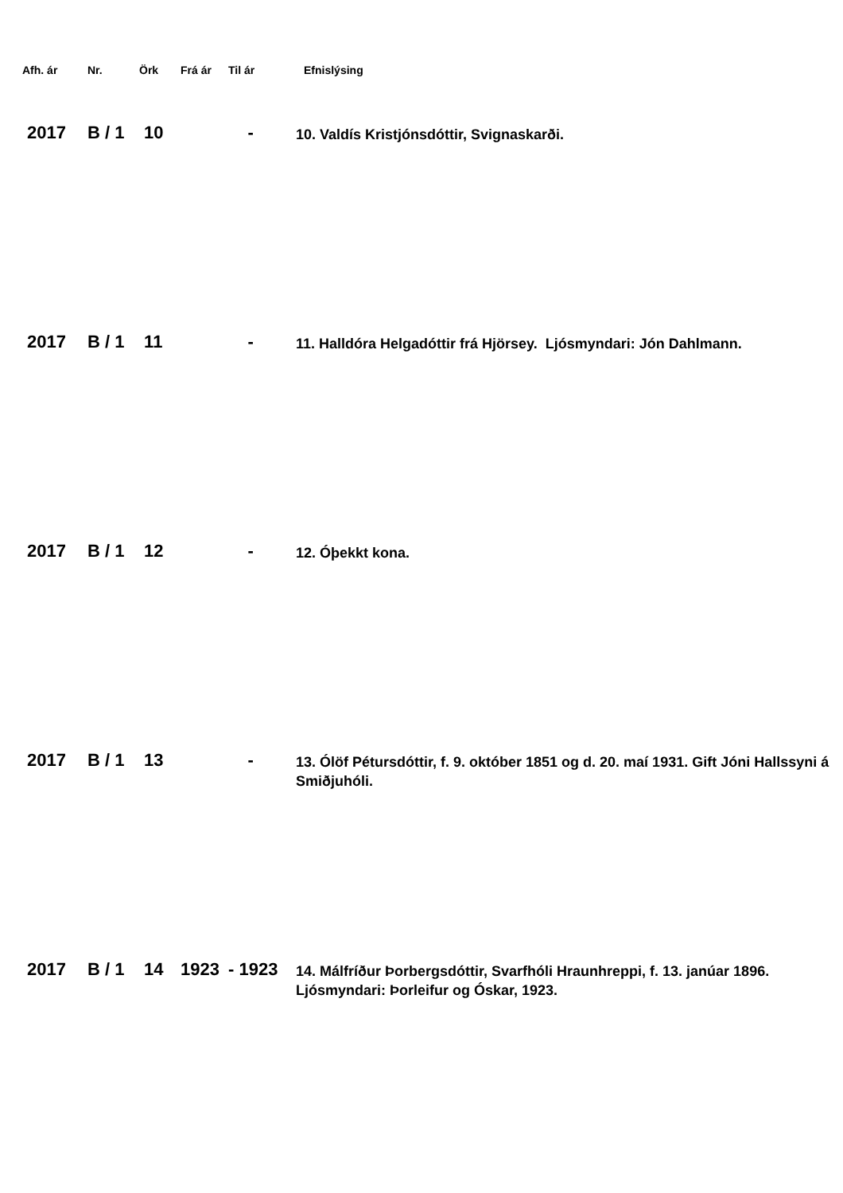| Afh. ár | Nr. | Örk | Frá ár | Til ár | Efnislýsing |
| --- | --- | --- | --- | --- | --- |
| 2017 | B / 1 | 10 | | - | 10. Valdís Kristjónsdóttir, Svignaskarði. |
| 2017 | B / 1 | 11 | | - | 11. Halldóra Helgadóttir frá Hjörsey. Ljósmyndari: Jón Dahlmann. |
| 2017 | B / 1 | 12 | | - | 12. Óþekkt kona. |
| 2017 | B / 1 | 13 | | - | 13. Ólöf Pétursdóttir, f. 9. október 1851 og d. 20. maí 1931. Gift Jóni Hallssyni á Smiðjuhóli. |
| 2017 | B / 1 | 14 | 1923 | - 1923 | 14. Málfríður Þorbergsdóttir, Svarfhóli Hraunhreppi, f. 13. janúar 1896. Ljósmyndari: Þorleifur og Óskar, 1923. |